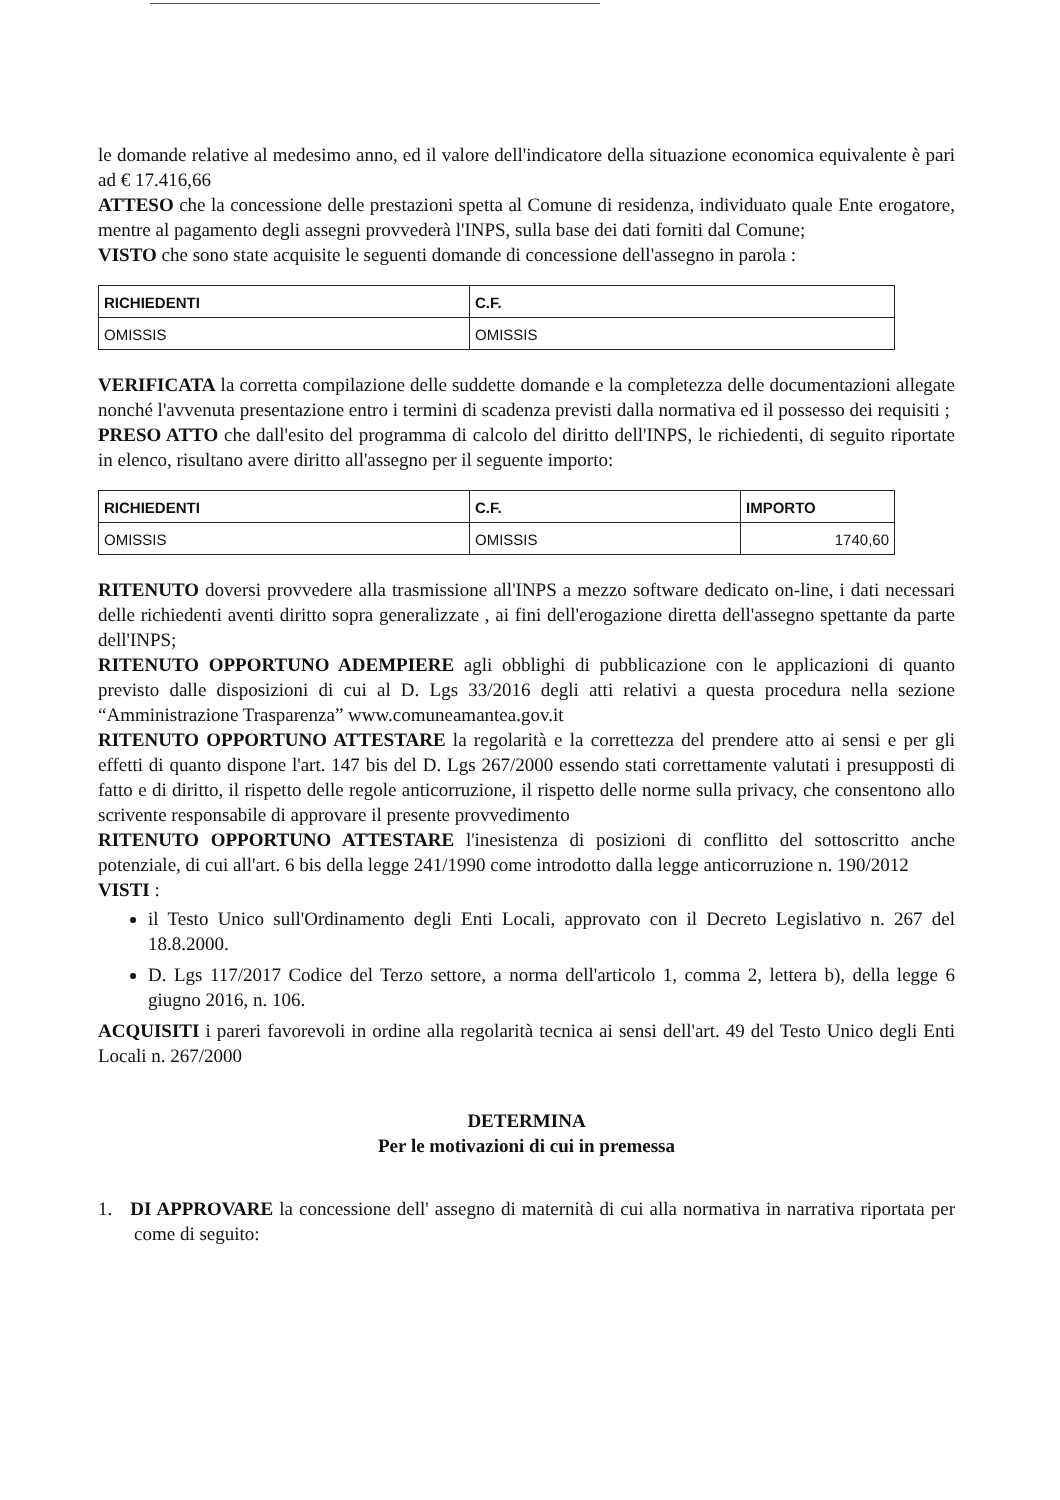le domande relative al medesimo anno, ed il valore dell'indicatore della situazione economica equivalente è pari ad € 17.416,66
ATTESO che la concessione delle prestazioni spetta al Comune di residenza, individuato quale Ente erogatore, mentre al pagamento degli assegni provvederà l'INPS, sulla base dei dati forniti dal Comune;
VISTO che sono state acquisite le seguenti domande di concessione dell'assegno in parola :
| RICHIEDENTI | C.F. |
| --- | --- |
| OMISSIS | OMISSIS |
VERIFICATA la corretta compilazione delle suddette domande e la completezza delle documentazioni allegate nonché l'avvenuta presentazione entro i termini di scadenza previsti dalla normativa ed il possesso dei requisiti ;
PRESO ATTO che dall'esito del programma di calcolo del diritto dell'INPS, le richiedenti, di seguito riportate in elenco, risultano avere diritto all'assegno per il seguente importo:
| RICHIEDENTI | C.F. | IMPORTO |
| --- | --- | --- |
| OMISSIS | OMISSIS | 1740,60 |
RITENUTO doversi provvedere alla trasmissione all'INPS a mezzo software dedicato on-line, i dati necessari delle richiedenti aventi diritto sopra generalizzate , ai fini dell'erogazione diretta dell'assegno spettante da parte dell'INPS;
RITENUTO OPPORTUNO ADEMPIERE agli obblighi di pubblicazione con le applicazioni di quanto previsto dalle disposizioni di cui al D. Lgs 33/2016 degli atti relativi a questa procedura nella sezione “Amministrazione Trasparenza” www.comuneamantea.gov.it
RITENUTO OPPORTUNO ATTESTARE la regolarità e la correttezza del prendere atto ai sensi e per gli effetti di quanto dispone l'art. 147 bis del D. Lgs 267/2000 essendo stati correttamente valutati i presupposti di fatto e di diritto, il rispetto delle regole anticorruzione, il rispetto delle norme sulla privacy, che consentono allo scrivente responsabile di approvare il presente provvedimento
RITENUTO OPPORTUNO ATTESTARE l'inesistenza di posizioni di conflitto del sottoscritto anche potenziale, di cui all'art. 6 bis della legge 241/1990 come introdotto dalla legge anticorruzione n. 190/2012
VISTI :
il Testo Unico sull'Ordinamento degli Enti Locali, approvato con il Decreto Legislativo n. 267 del 18.8.2000.
D. Lgs 117/2017 Codice del Terzo settore, a norma dell'articolo 1, comma 2, lettera b), della legge 6 giugno 2016, n. 106.
ACQUISITI i pareri favorevoli in ordine alla regolarità tecnica ai sensi dell'art. 49 del Testo Unico degli Enti Locali n. 267/2000
DETERMINA
Per le motivazioni di cui in premessa
1. DI APPROVARE la concessione dell' assegno di maternità di cui alla normativa in narrativa riportata per come di seguito: